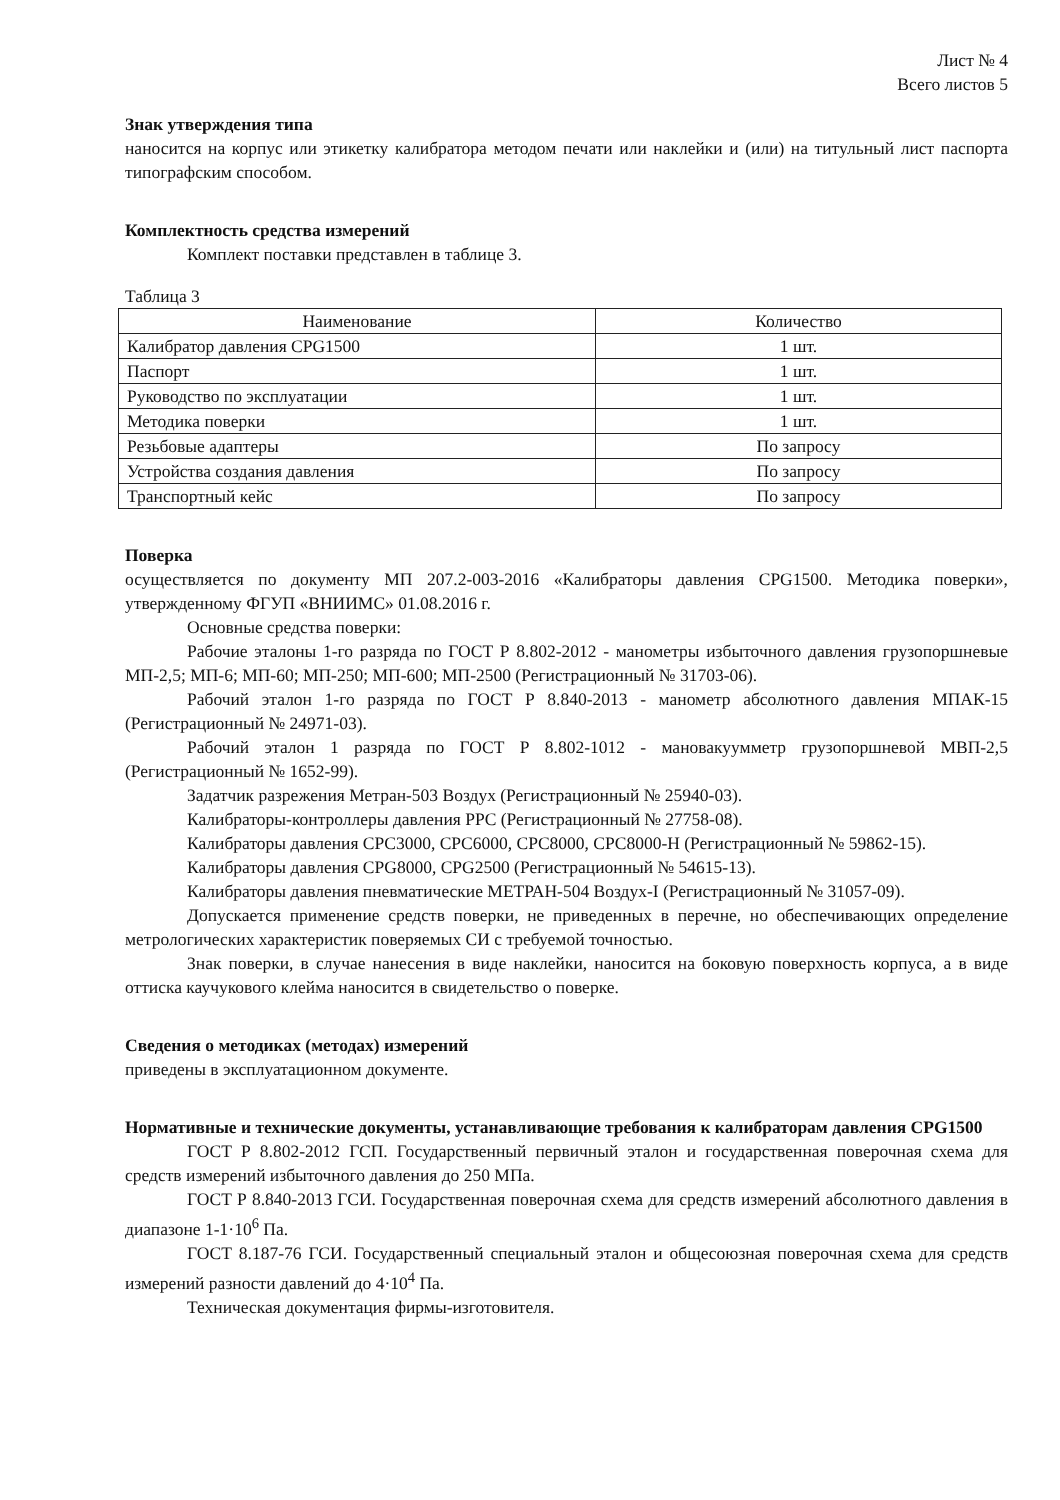Лист № 4
Всего листов 5
Знак утверждения типа
наносится на корпус или этикетку калибратора методом печати или наклейки и (или) на титульный лист паспорта типографским способом.
Комплектность средства измерений
Комплект поставки представлен в таблице 3.
Таблица 3
| Наименование | Количество |
| --- | --- |
| Калибратор давления CPG1500 | 1 шт. |
| Паспорт | 1 шт. |
| Руководство по эксплуатации | 1 шт. |
| Методика поверки | 1 шт. |
| Резьбовые адаптеры | По запросу |
| Устройства создания давления | По запросу |
| Транспортный кейс | По запросу |
Поверка
осуществляется по документу МП 207.2-003-2016 «Калибраторы давления CPG1500. Методика поверки», утвержденному ФГУП «ВНИИМС» 01.08.2016 г.
Основные средства поверки:
Рабочие эталоны 1-го разряда по ГОСТ Р 8.802-2012 - манометры избыточного давления грузопоршневые МП-2,5; МП-6; МП-60; МП-250; МП-600; МП-2500 (Регистрационный № 31703-06).
Рабочий эталон 1-го разряда по ГОСТ Р 8.840-2013 - манометр абсолютного давления МПАК-15 (Регистрационный № 24971-03).
Рабочий эталон 1 разряда по ГОСТ Р 8.802-1012 - мановакуумметр грузопоршневой МВП-2,5 (Регистрационный № 1652-99).
Задатчик разрежения Метран-503 Воздух (Регистрационный № 25940-03).
Калибраторы-контроллеры давления PPC (Регистрационный № 27758-08).
Калибраторы давления CPC3000, CPC6000, CPC8000, CPC8000-H (Регистрационный № 59862-15).
Калибраторы давления CPG8000, CPG2500 (Регистрационный № 54615-13).
Калибраторы давления пневматические МЕТРАН-504 Воздух-I (Регистрационный № 31057-09).
Допускается применение средств поверки, не приведенных в перечне, но обеспечивающих определение метрологических характеристик поверяемых СИ с требуемой точностью.
Знак поверки, в случае нанесения в виде наклейки, наносится на боковую поверхность корпуса, а в виде оттиска каучукового клейма наносится в свидетельство о поверке.
Сведения о методиках (методах) измерений
приведены в эксплуатационном документе.
Нормативные и технические документы, устанавливающие требования к калибраторам давления CPG1500
ГОСТ Р 8.802-2012 ГСП. Государственный первичный эталон и государственная поверочная схема для средств измерений избыточного давления до 250 МПа.
ГОСТ Р 8.840-2013 ГСИ. Государственная поверочная схема для средств измерений абсолютного давления в диапазоне 1-1·10<sup>6</sup> Па.
ГОСТ 8.187-76 ГСИ. Государственный специальный эталон и общесоюзная поверочная схема для средств измерений разности давлений до 4·10<sup>4</sup> Па.
Техническая документация фирмы-изготовителя.